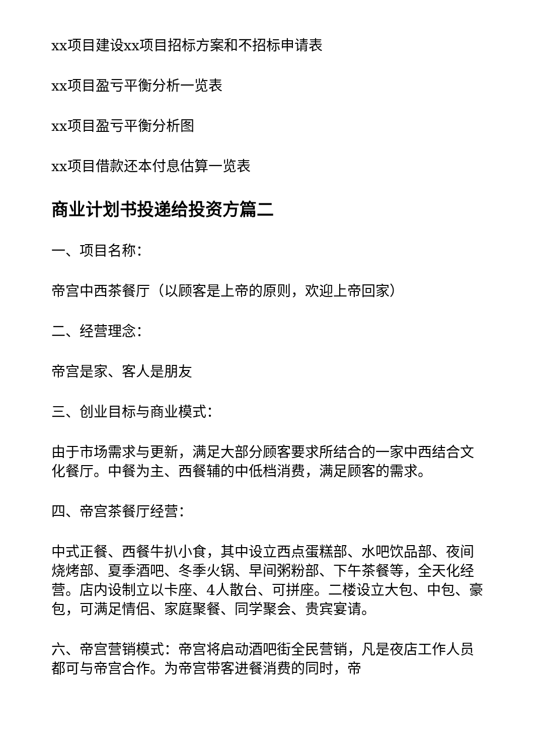xx项目建设xx项目招标方案和不招标申请表
xx项目盈亏平衡分析一览表
xx项目盈亏平衡分析图
xx项目借款还本付息估算一览表
商业计划书投递给投资方篇二
一、项目名称：
帝宫中西茶餐厅（以顾客是上帝的原则，欢迎上帝回家）
二、经营理念：
帝宫是家、客人是朋友
三、创业目标与商业模式：
由于市场需求与更新，满足大部分顾客要求所结合的一家中西结合文化餐厅。中餐为主、西餐辅的中低档消费，满足顾客的需求。
四、帝宫茶餐厅经营：
中式正餐、西餐牛扒小食，其中设立西点蛋糕部、水吧饮品部、夜间烧烤部、夏季酒吧、冬季火锅、早间粥粉部、下午茶餐等，全天化经营。店内设制立以卡座、4人散台、可拼座。二楼设立大包、中包、豪包，可满足情侣、家庭聚餐、同学聚会、贵宾宴请。
六、帝宫营销模式：帝宫将启动酒吧街全民营销，凡是夜店工作人员都可与帝宫合作。为帝宫带客进餐消费的同时，帝